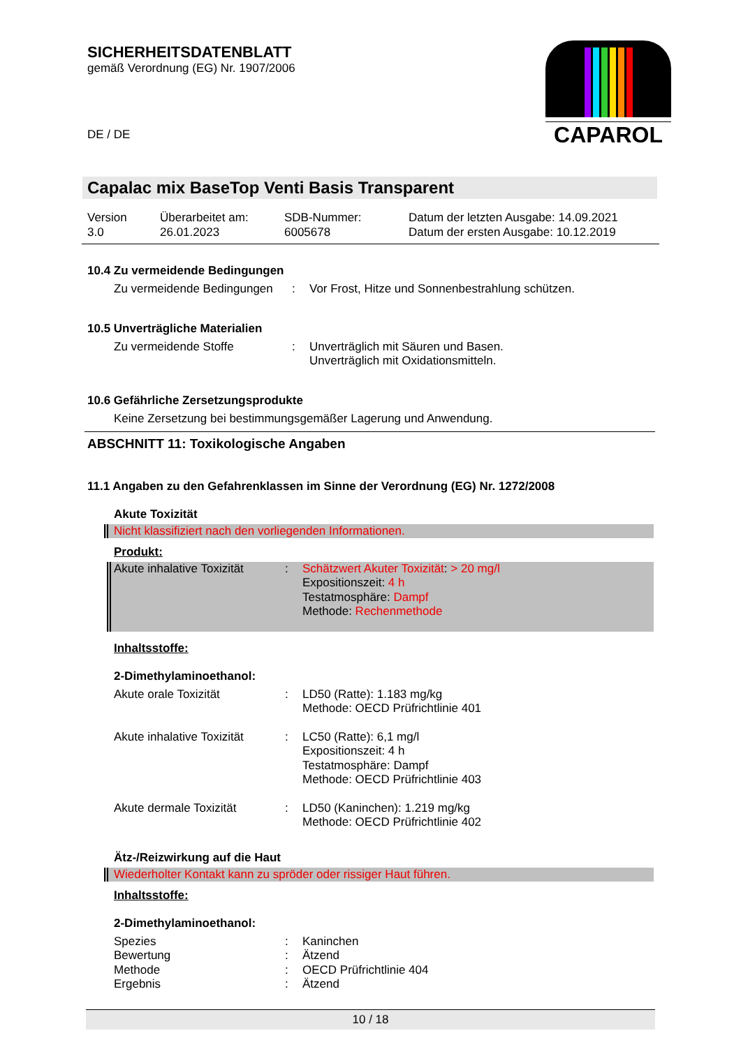SICHERHEITSDATENBLATT
gemäß Verordnung (EG) Nr. 1907/2006
DE / DE
CAPAROL
Capalac mix BaseTop Venti Basis Transparent
| Version 3.0 | Überarbeitet am: 26.01.2023 | SDB-Nummer: 6005678 | Datum der letzten Ausgabe: 14.09.2021 Datum der ersten Ausgabe: 10.12.2019 |
10.4 Zu vermeidende Bedingungen
Zu vermeidende Bedingungen
: Vor Frost, Hitze und Sonnenbestrahlung schützen.
10.5 Unverträgliche Materialien
Zu vermeidende Stoffe : Unverträglich mit Säuren und Basen.
Unverträglich mit Oxidationsmitteln.
10.6 Gefährliche Zersetzungsprodukte
Keine Zersetzung bei bestimmungsgemäßer Lagerung und Anwendung.
ABSCHNITT 11: Toxikologische Angaben
11.1 Angaben zu den Gefahrenklassen im Sinne der Verordnung (EG) Nr. 1272/2008
Akute Toxizität
Nicht klassifiziert nach den vorliegenden Informationen.
Produkt:
Akute inhalative Toxizität
: Schätzwert Akuter Toxizität: > 20 mg/l
Expositionszeit: 4 h
Testatmosphäre: Dampf
Methode: Rechenmethode
Inhaltsstoffe:
2-Dimethylaminoethanol:
Akute orale Toxizität : LD50 (Ratte): 1.183 mg/kg
Methode: OECD Prüfrichtlinie 401
Akute inhalative Toxizität
: LC50 (Ratte): 6,1 mg/l
Expositionszeit: 4 h
Testatmosphäre: Dampf
Methode: OECD Prüfrichtlinie 403
Akute dermale Toxizität : LD50 (Kaninchen): 1.219 mg/kg
Methode: OECD Prüfrichtlinie 402
Ätz-/Reizwirkung auf die Haut
Wiederholter Kontakt kann zu spröder oder rissiger Haut führen.
Inhaltsstoffe:
2-Dimethylaminoethanol:
Spezies : Kaninchen
Bewertung : Ätzend
Methode : OECD Prüfrichtlinie 404
Ergebnis : Ätzend
10 / 18